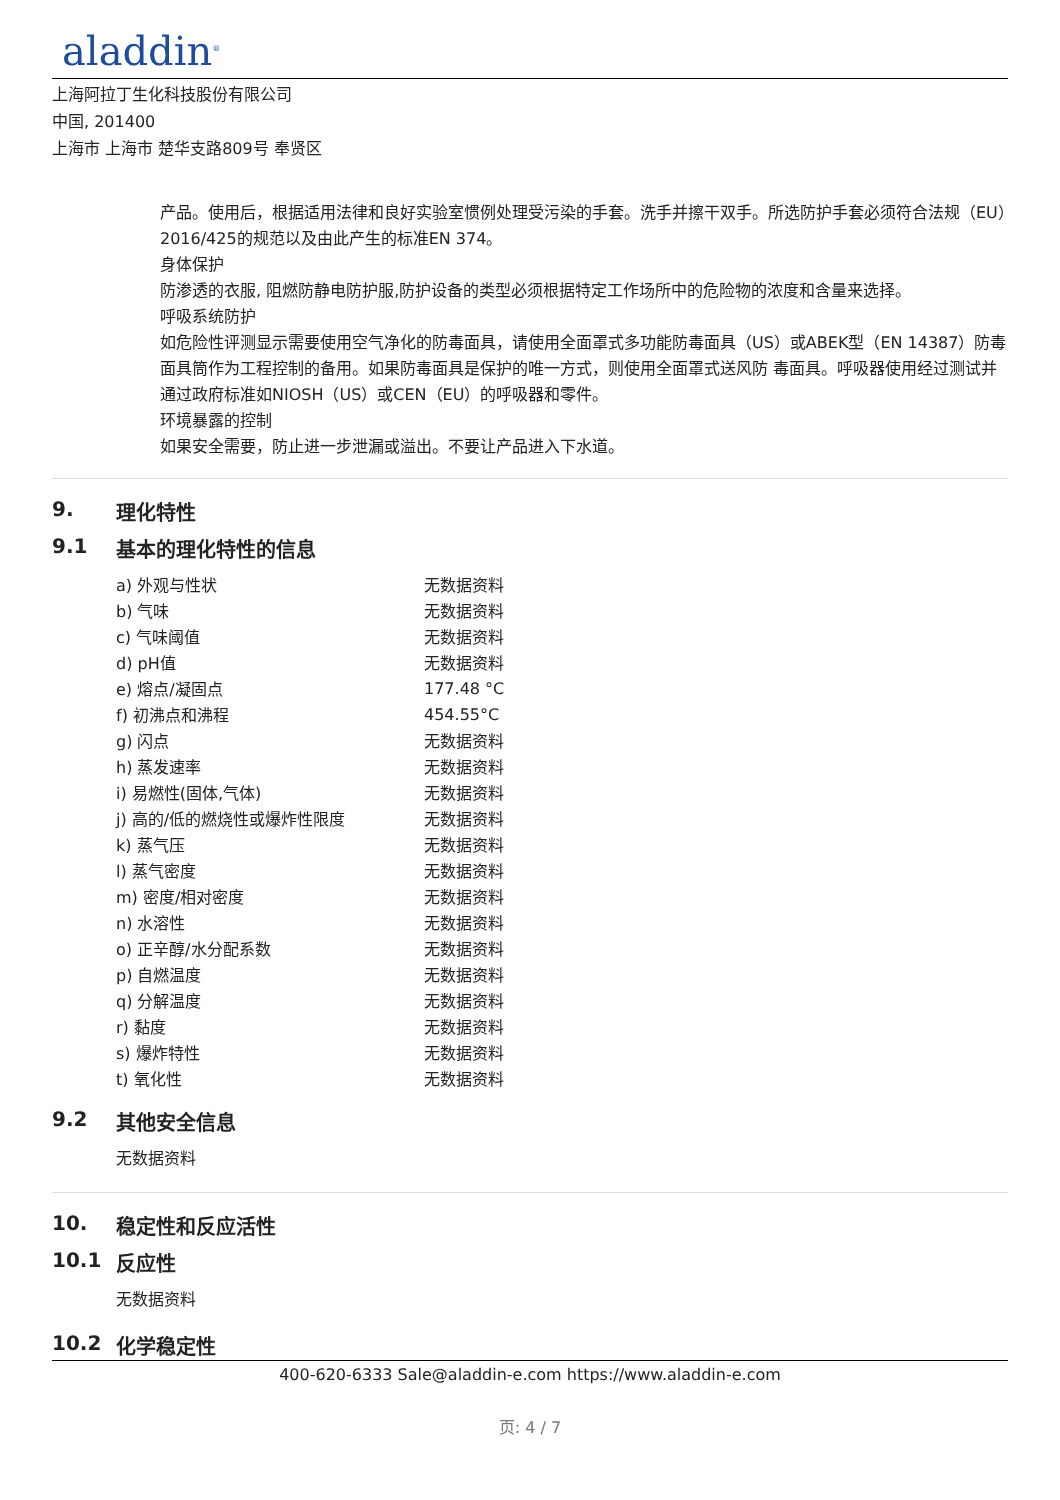aladdin<sup>®</sup>
上海阿拉丁生化科技股份有限公司
中国, 201400
上海市 上海市 楚华支路809号 奉贤区
产品。使用后，根据适用法律和良好实验室惯例处理受污染的手套。洗手并擦干双手。所选防护手套必须符合法规（EU）2016/425的规范以及由此产生的标准EN 374。
身体保护
防渗透的衣服, 阻燃防静电防护服,防护设备的类型必须根据特定工作场所中的危险物的浓度和含量来选择。
呼吸系统防护
如危险性评测显示需要使用空气净化的防毒面具，请使用全面罩式多功能防毒面具（US）或ABEK型（EN 14387）防毒面具筒作为工程控制的备用。如果防毒面具是保护的唯一方式，则使用全面罩式送风防 毒面具。呼吸器使用经过测试并通过政府标准如NIOSH（US）或CEN（EU）的呼吸器和零件。
环境暴露的控制
如果安全需要，防止进一步泄漏或溢出。不要让产品进入下水道。
9. 理化特性
9.1 基本的理化特性的信息
| a) 外观与性状 | 无数据资料 |
| b) 气味 | 无数据资料 |
| c) 气味阈值 | 无数据资料 |
| d) pH值 | 无数据资料 |
| e) 熔点/凝固点 | 177.48 °C |
| f) 初沸点和沸程 | 454.55°C |
| g) 闪点 | 无数据资料 |
| h) 蒸发速率 | 无数据资料 |
| i) 易燃性(固体,气体) | 无数据资料 |
| j) 高的/低的燃烧性或爆炸性限度 | 无数据资料 |
| k) 蒸气压 | 无数据资料 |
| l) 蒸气密度 | 无数据资料 |
| m) 密度/相对密度 | 无数据资料 |
| n) 水溶性 | 无数据资料 |
| o) 正辛醇/水分配系数 | 无数据资料 |
| p) 自燃温度 | 无数据资料 |
| q) 分解温度 | 无数据资料 |
| r) 黏度 | 无数据资料 |
| s) 爆炸特性 | 无数据资料 |
| t) 氧化性 | 无数据资料 |
9.2 其他安全信息
无数据资料
10. 稳定性和反应活性
10.1 反应性
无数据资料
10.2 化学稳定性
400-620-6333 Sale@aladdin-e.com https://www.aladdin-e.com
页: 4 / 7